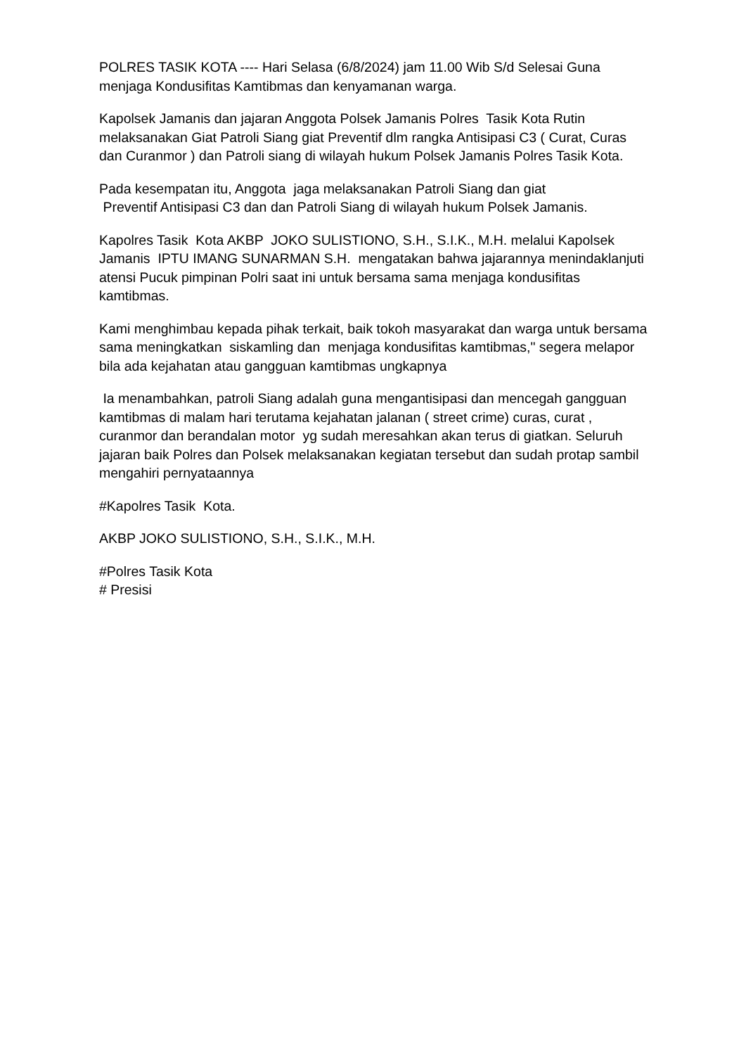POLRES TASIK KOTA ---- Hari Selasa (6/8/2024) jam 11.00 Wib S/d Selesai Guna menjaga Kondusifitas Kamtibmas dan kenyamanan warga.
Kapolsek Jamanis dan jajaran Anggota Polsek Jamanis Polres Tasik Kota Rutin melaksanakan Giat Patroli Siang giat Preventif dlm rangka Antisipasi C3 ( Curat, Curas dan Curanmor ) dan Patroli siang di wilayah hukum Polsek Jamanis Polres Tasik Kota.
Pada kesempatan itu, Anggota jaga melaksanakan Patroli Siang dan giat
Preventif Antisipasi C3 dan dan Patroli Siang di wilayah hukum Polsek Jamanis.
Kapolres Tasik Kota AKBP JOKO SULISTIONO, S.H., S.I.K., M.H. melalui Kapolsek Jamanis IPTU IMANG SUNARMAN S.H. mengatakan bahwa jajarannya menindaklanjuti atensi Pucuk pimpinan Polri saat ini untuk bersama sama menjaga kondusifitas kamtibmas.
Kami menghimbau kepada pihak terkait, baik tokoh masyarakat dan warga untuk bersama sama meningkatkan siskamling dan menjaga kondusifitas kamtibmas," segera melapor bila ada kejahatan atau gangguan kamtibmas ungkapnya
Ia menambahkan, patroli Siang adalah guna mengantisipasi dan mencegah gangguan kamtibmas di malam hari terutama kejahatan jalanan ( street crime) curas, curat , curanmor dan berandalan motor yg sudah meresahkan akan terus di giatkan. Seluruh jajaran baik Polres dan Polsek melaksanakan kegiatan tersebut dan sudah protap sambil mengahiri pernyataannya
#Kapolres Tasik Kota.
AKBP JOKO SULISTIONO, S.H., S.I.K., M.H.
#Polres Tasik Kota
# Presisi